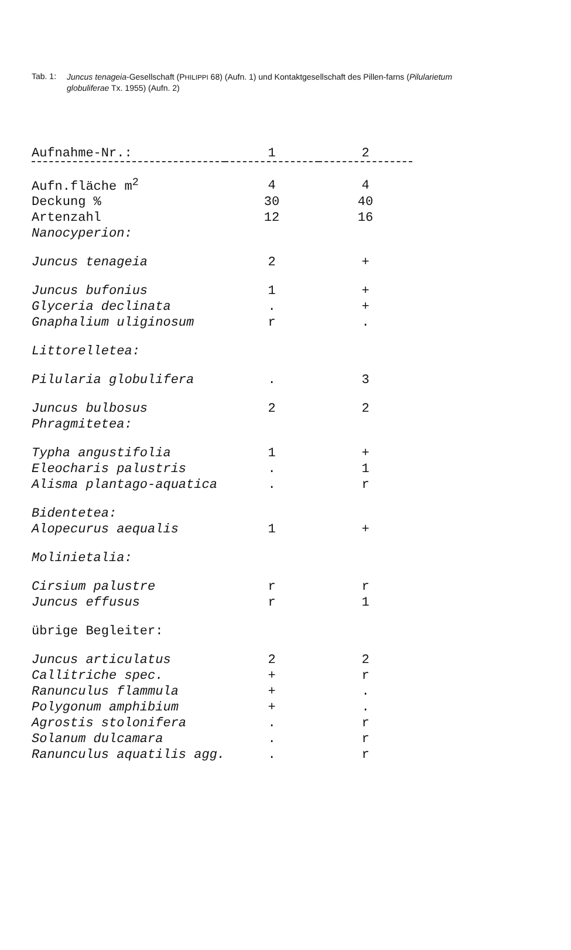Tab. 1:
Juncus tenageia-Gesellschaft (PHILIPPI 68) (Aufn. 1) und Kontaktgesellschaft des Pillen-farns (Pilularietum globuliferae Tx. 1955) (Aufn. 2)
| Aufnahme-Nr.: | 1 | 2 |
| --- | --- | --- |
| Aufn.fläche m<sup>2</sup> | 4 | 4 |
| Deckung % | 30 | 40 |
| Artenzahl | 12 | 16 |
| Nanocyperion: | | |
| Juncus tenageia | 2 | + |
| Juncus bufonius | 1 | + |
| Glyceria declinata | . | + |
| Gnaphalium uliginosum | r | . |
| Littorelletea: | | |
| Pilularia globulifera | . | 3 |
| Juncus bulbosus | 2 | 2 |
| Phragmitetea: | | |
| Typha angustifolia | 1 | + |
| Eleocharis palustris | . | 1 |
| Alisma plantago-aquatica | . | r |
| Bidentetea: | | |
| Alopecurus aequalis | 1 | + |
| Molinietalia: | | |
| Cirsium palustre | r | r |
| Juncus effusus | r | 1 |
| übrige Begleiter: | | |
| Juncus articulatus | 2 | 2 |
| Callitriche spec. | + | r |
| Ranunculus flammula | + | . |
| Polygonum amphibium | + | . |
| Agrostis stolonifera | . | r |
| Solanum dulcamara | . | r |
| Ranunculus aquatilis agg. | . | r |